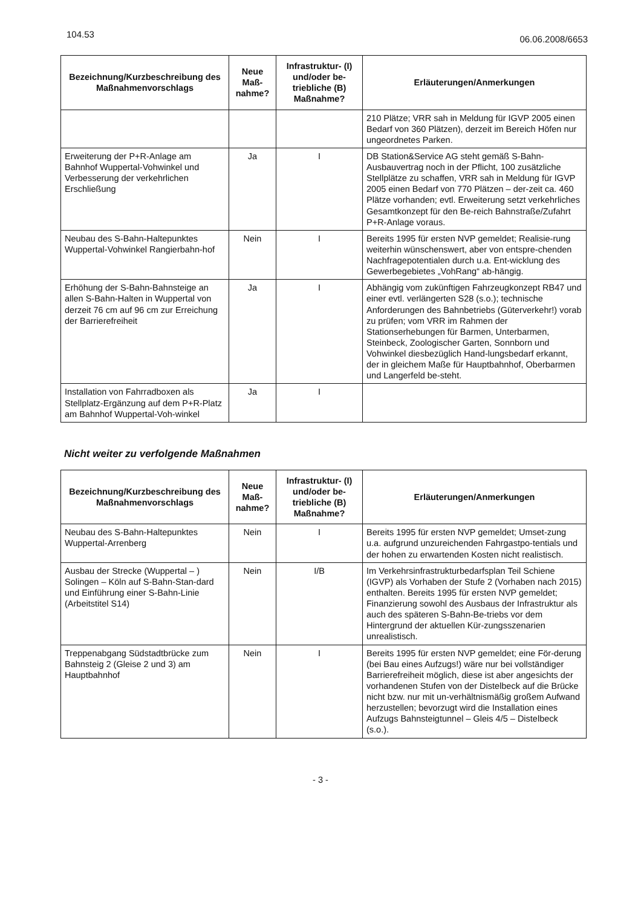104.53
06.06.2008/6653
| Bezeichnung/Kurzbeschreibung des Maßnahmenvorschlags | Neue Maß-nahme? | Infrastruktur- (I) und/oder be-triebliche (B) Maßnahme? | Erläuterungen/Anmerkungen |
| --- | --- | --- | --- |
| | | | 210 Plätze; VRR sah in Meldung für IGVP 2005 einen Bedarf von 360 Plätzen), derzeit im Bereich Höfen nur ungeordnetes Parken. |
| Erweiterung der P+R-Anlage am Bahnhof Wuppertal-Vohwinkel und Verbesserung der verkehrlichen Erschließung | Ja | I | DB Station&Service AG steht gemäß S-Bahn-Ausbauvertrag noch in der Pflicht, 100 zusätzliche Stellplätze zu schaffen, VRR sah in Meldung für IGVP 2005 einen Bedarf von 770 Plätzen – der-zeit ca. 460 Plätze vorhanden; evtl. Erweiterung setzt verkehrliches Gesamtkonzept für den Be-reich Bahnstraße/Zufahrt P+R-Anlage voraus. |
| Neubau des S-Bahn-Haltepunktes Wuppertal-Vohwinkel Rangierbahn-hof | Nein | I | Bereits 1995 für ersten NVP gemeldet; Realisie-rung weiterhin wünschenswert, aber von entspre-chenden Nachfragepotentialen durch u.a. Ent-wicklung des Gewerbegebietes „VohRang“ ab-hängig. |
| Erhöhung der S-Bahn-Bahnsteige an allen S-Bahn-Halten in Wuppertal von derzeit 76 cm auf 96 cm zur Erreichung der Barrierefreiheit | Ja | I | Abhängig vom zukünftigen Fahrzeugkonzept RB47 und einer evtl. verlängerten S28 (s.o.); technische Anforderungen des Bahnbetriebs (Güterverkehr!) vorab zu prüfen; vom VRR im Rahmen der Stationserhebungen für Barmen, Unterbarmen, Steinbeck, Zoologischer Garten, Sonnborn und Vohwinkel diesbezüglich Hand-lungsbedarf erkannt, der in gleichem Maße für Hauptbahnhof, Oberbarmen und Langerfeld be-steht. |
| Installation von Fahrradboxen als Stellplatz-Ergänzung auf dem P+R-Platz am Bahnhof Wuppertal-Voh-winkel | Ja | I | |
Nicht weiter zu verfolgende Maßnahmen
| Bezeichnung/Kurzbeschreibung des Maßnahmenvorschlags | Neue Maß-nahme? | Infrastruktur- (I) und/oder be-triebliche (B) Maßnahme? | Erläuterungen/Anmerkungen |
| --- | --- | --- | --- |
| Neubau des S-Bahn-Haltepunktes Wuppertal-Arrenberg | Nein | I | Bereits 1995 für ersten NVP gemeldet; Umset-zung u.a. aufgrund unzureichenden Fahrgastpo-tentials und der hohen zu erwartenden Kosten nicht realistisch. |
| Ausbau der Strecke (Wuppertal – ) Solingen – Köln auf S-Bahn-Stan-dard und Einführung einer S-Bahn-Linie (Arbeitstitel S14) | Nein | I/B | Im Verkehrsinfrastrukturbedarfsplan Teil Schiene (IGVP) als Vorhaben der Stufe 2 (Vorhaben nach 2015) enthalten. Bereits 1995 für ersten NVP gemeldet; Finanzierung sowohl des Ausbaus der Infrastruktur als auch des späteren S-Bahn-Be-triebs vor dem Hintergrund der aktuellen Kür-zungsszenarien unrealistisch. |
| Treppenabgang Südstadtbrücke zum Bahnsteig 2 (Gleise 2 und 3) am Hauptbahnhof | Nein | I | Bereits 1995 für ersten NVP gemeldet; eine För-derung (bei Bau eines Aufzugs!) wäre nur bei vollständiger Barrierefreiheit möglich, diese ist aber angesichts der vorhandenen Stufen von der Distelbeck auf die Brücke nicht bzw. nur mit un-verhältnismäßig großem Aufwand herzustellen; bevorzugt wird die Installation eines Aufzugs Bahnsteigtunnel – Gleis 4/5 – Distelbeck (s.o.). |
- 3 -